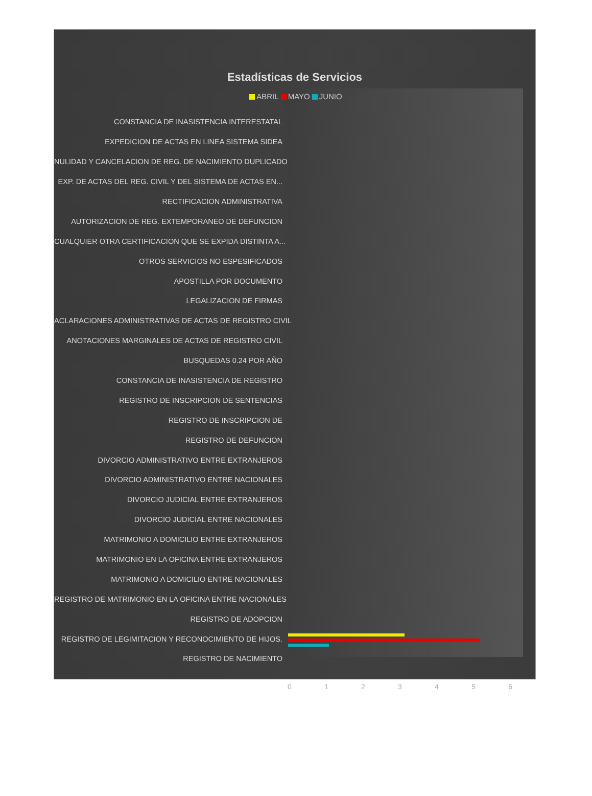Estadísticas de Servicios
ABRIL MAYO JUNIO
CONSTANCIA DE INASISTENCIA INTERESTATAL
EXPEDICION DE ACTAS EN LINEA SISTEMA SIDEA
NULIDAD Y CANCELACION DE REG. DE NACIMIENTO DUPLICADO
EXP. DE ACTAS DEL REG. CIVIL Y DEL SISTEMA DE ACTAS EN...
RECTIFICACION ADMINISTRATIVA
AUTORIZACION DE REG. EXTEMPORANEO DE DEFUNCION
CUALQUIER OTRA CERTIFICACION QUE SE EXPIDA DISTINTA A...
OTROS SERVICIOS NO ESPESIFICADOS
APOSTILLA POR DOCUMENTO
LEGALIZACION DE FIRMAS
ACLARACIONES ADMINISTRATIVAS DE ACTAS DE REGISTRO CIVIL
ANOTACIONES MARGINALES DE ACTAS DE REGISTRO CIVIL
BUSQUEDAS 0.24 POR AÑO
CONSTANCIA DE INASISTENCIA DE REGISTRO
REGISTRO DE INSCRIPCION DE SENTENCIAS
REGISTRO DE INSCRIPCION DE
REGISTRO DE DEFUNCION
DIVORCIO ADMINISTRATIVO ENTRE EXTRANJEROS
DIVORCIO ADMINISTRATIVO ENTRE NACIONALES
DIVORCIO JUDICIAL ENTRE EXTRANJEROS
DIVORCIO JUDICIAL ENTRE NACIONALES
MATRIMONIO A DOMICILIO ENTRE EXTRANJEROS
MATRIMONIO EN LA OFICINA ENTRE EXTRANJEROS
MATRIMONIO A DOMICILIO ENTRE NACIONALES
REGISTRO DE MATRIMONIO EN LA OFICINA ENTRE NACIONALES
REGISTRO DE ADOPCION
REGISTRO DE LEGIMITACION Y RECONOCIMIENTO DE HIJOS.
REGISTRO DE NACIMIENTO
0123456